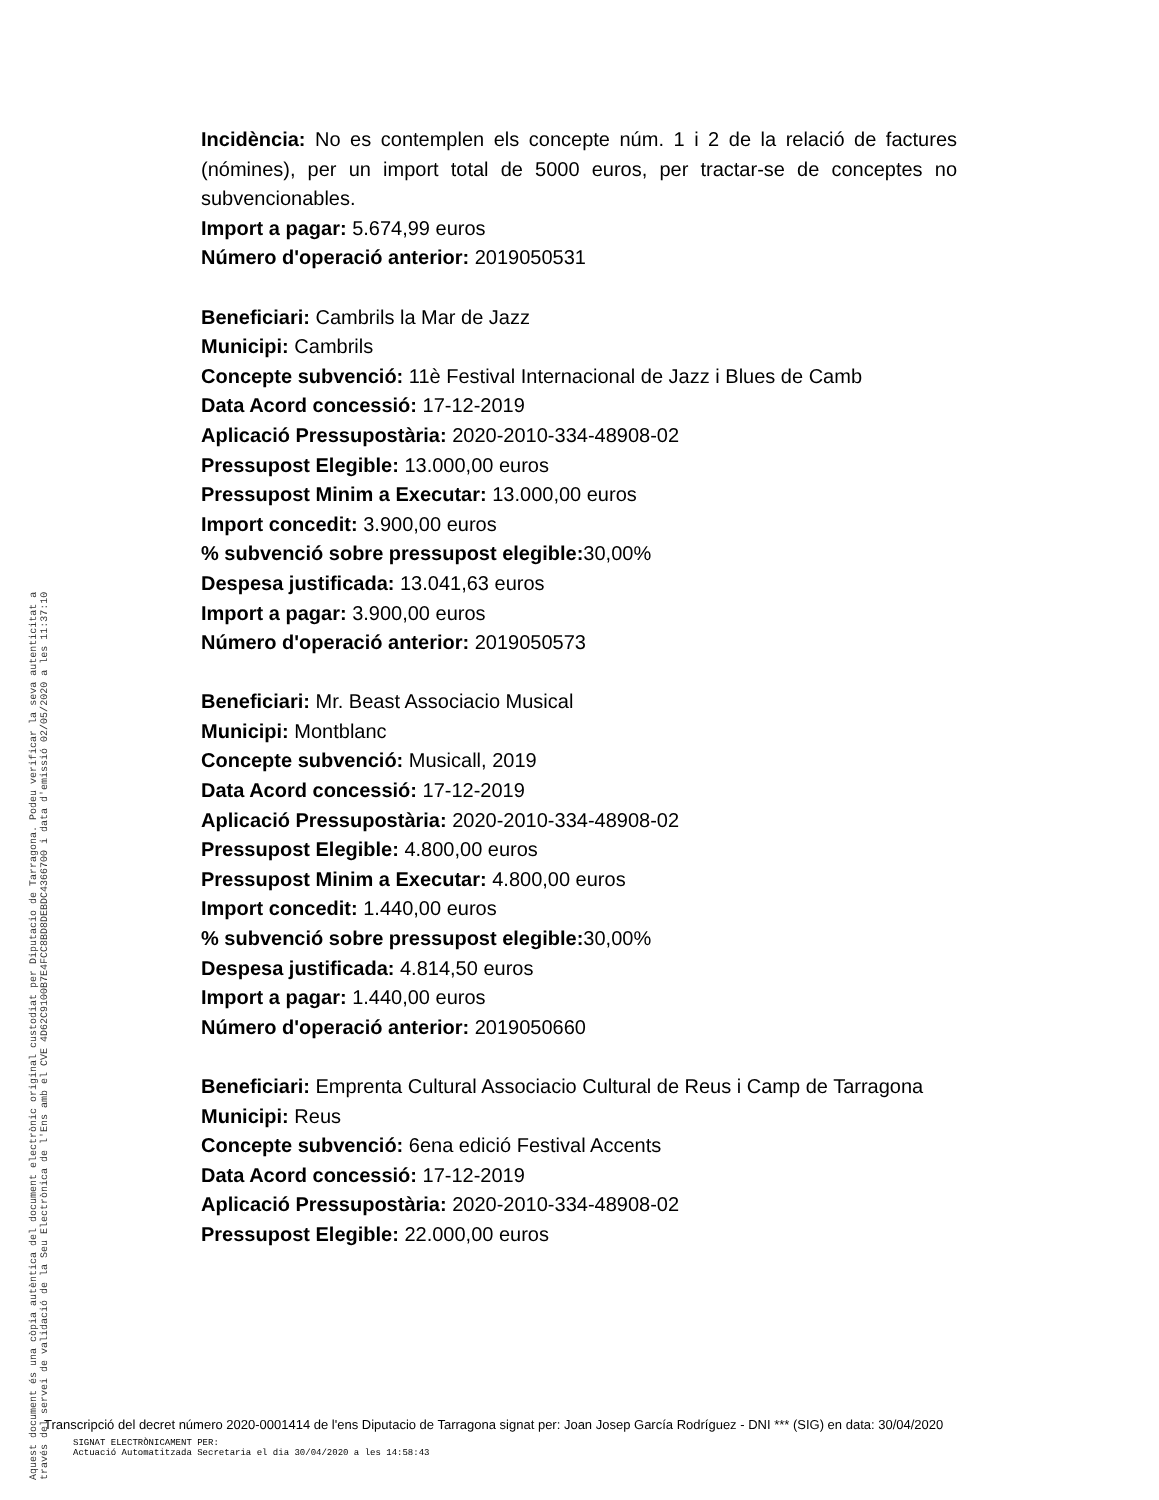Incidència: No es contemplen els concepte núm. 1 i 2 de la relació de factures (nómines), per un import total de 5000 euros, per tractar-se de conceptes no subvencionables.
Import a pagar: 5.674,99 euros
Número d'operació anterior: 2019050531
Beneficiari: Cambrils la Mar de Jazz
Municipi: Cambrils
Concepte subvenció: 11è Festival Internacional de Jazz i Blues de Camb
Data Acord concessió: 17-12-2019
Aplicació Pressupostària: 2020-2010-334-48908-02
Pressupost Elegible: 13.000,00 euros
Pressupost Minim a Executar: 13.000,00 euros
Import concedit: 3.900,00 euros
% subvenció sobre pressupost elegible: 30,00%
Despesa justificada: 13.041,63 euros
Import a pagar: 3.900,00 euros
Número d'operació anterior: 2019050573
Beneficiari: Mr. Beast Associacio Musical
Municipi: Montblanc
Concepte subvenció: Musicall, 2019
Data Acord concessió: 17-12-2019
Aplicació Pressupostària: 2020-2010-334-48908-02
Pressupost Elegible: 4.800,00 euros
Pressupost Minim a Executar: 4.800,00 euros
Import concedit: 1.440,00 euros
% subvenció sobre pressupost elegible: 30,00%
Despesa justificada: 4.814,50 euros
Import a pagar: 1.440,00 euros
Número d'operació anterior: 2019050660
Beneficiari: Emprenta Cultural Associacio Cultural de Reus i Camp de Tarragona
Municipi: Reus
Concepte subvenció: 6ena edició Festival Accents
Data Acord concessió: 17-12-2019
Aplicació Pressupostària: 2020-2010-334-48908-02
Pressupost Elegible: 22.000,00 euros
Aquest document és una còpia autèntica del document electrònic original custodiat per Diputacio de Tarragona. Podeu verificar la seva autenticitat a
través del servei de validació de la Seu Electrònica de l'Ens amb el CVE 4D62C9100B7E4FCC8BD8DEBDC4366700 i data d'emissió 02/05/2020 a les 11:37:10
Transcripció del decret número 2020-0001414 de l'ens Diputacio de Tarragona signat per: Joan Josep García Rodríguez - DNI *** (SIG) en data: 30/04/2020
SIGNAT ELECTRÒNICAMENT PER:
Actuació Automatitzada Secretaria el dia 30/04/2020 a les 14:58:43